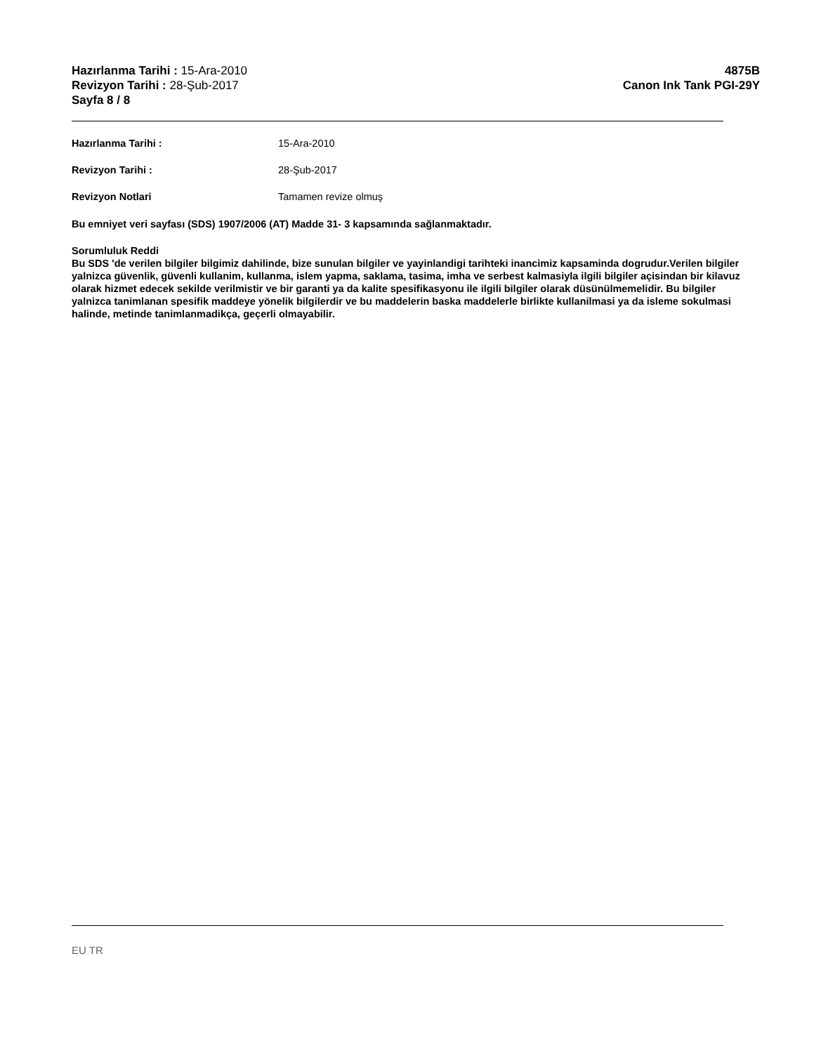Hazırlanma Tarihi : 15-Ara-2010
Revizyon Tarihi : 28-Şub-2017
Sayfa 8 / 8
4875B
Canon Ink Tank PGI-29Y
Hazırlanma Tarihi : 15-Ara-2010
Revizyon Tarihi : 28-Şub-2017
Revizyon Notlari Tamamen revize olmuş
Bu emniyet veri sayfası (SDS) 1907/2006 (AT) Madde 31- 3 kapsamında sağlanmaktadır.
Sorumluluk Reddi
Bu SDS 'de verilen bilgiler bilgimiz dahilinde, bize sunulan bilgiler ve yayinlandigi tarihteki inancimiz kapsaminda dogrudur.Verilen bilgiler yalnizca güvenlik, güvenli kullanim, kullanma, islem yapma, saklama, tasima, imha ve serbest kalmasiyla ilgili bilgiler açisindan bir kilavuz olarak hizmet edecek sekilde verilmistir ve bir garanti ya da kalite spesifikasyonu ile ilgili bilgiler olarak düsünülmemelidir. Bu bilgiler yalnizca tanimlanan spesifik maddeye yönelik bilgilerdir ve bu maddelerin baska maddelerle birlikte kullanilmasi ya da isleme sokulmasi halinde, metinde tanimlanmadikça, geçerli olmayabilir.
EU TR